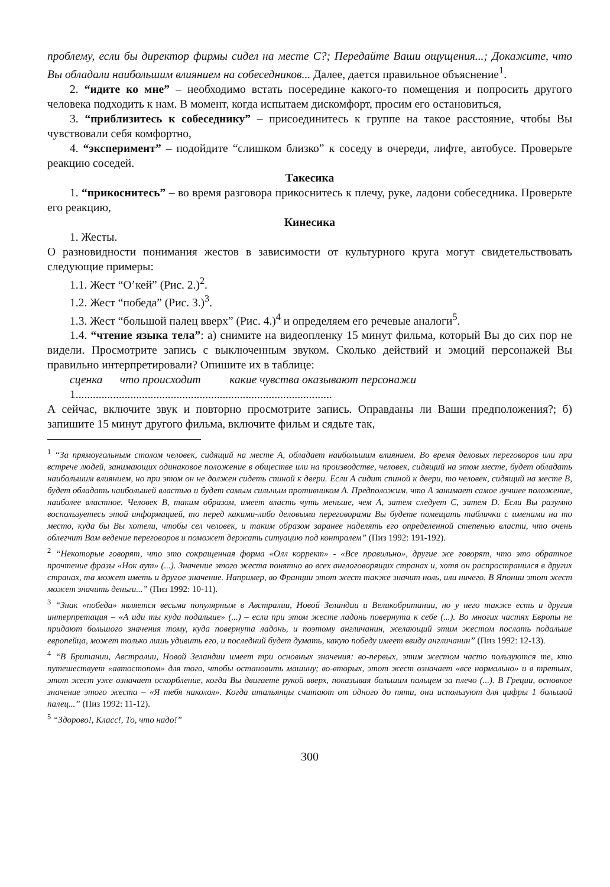проблему, если бы директор фирмы сидел на месте С?; Передайте Ваши ощущения...; Докажите, что Вы обладали наибольшим влиянием на собеседников... Далее, дается правильное объяснение<sup>1</sup>.
2. “идите ко мне” – необходимо встать посередине какого-то помещения и попросить другого человека подходить к нам. В момент, когда испытаем дискомфорт, просим его остановиться,
3. “приблизитесь к собеседнику” – присоединитесь к группе на такое расстояние, чтобы Вы чувствовали себя комфортно,
4. “эксперимент” – подойдите “слишком близко” к соседу в очереди, лифте, автобусе. Проверьте реакцию соседей.
Такесика
1. “прикоснитесь” – во время разговора прикоснитесь к плечу, руке, ладони собеседника. Проверьте его реакцию,
Кинесика
1. Жесты.
О разновидности понимания жестов в зависимости от культурного круга могут свидетельствовать следующие примеры:
1.1. Жест “О’кей” (Рис. 2.)<sup>2</sup>.
1.2. Жест “победа” (Рис. 3.)<sup>3</sup>.
1.3. Жест “большой палец вверх” (Рис. 4.)<sup>4</sup> и определяем его речевые аналоги<sup>5</sup>.
1.4. “чтение языка тела”: а) снимите на видеопленку 15 минут фильма, который Вы до сих пор не видели. Просмотрите запись с выключенным звуком. Сколько действий и эмоций персонажей Вы правильно интерпретировали? Опишите их в таблице:
сценка что происходит какие чувства оказывают персонажи
1.........................................................................................
А сейчас, включите звук и повторно просмотрите запись. Оправданы ли Ваши предположения?; б) запишите 15 минут другого фильма, включите фильм и сядьте так,
<sup>1</sup> “За прямоугольным столом человек, сидящий на месте А, обладает наибольшим влиянием. Во время деловых переговоров или при встрече людей, занимающих одинаковое положение в обществе или на производстве, человек, сидящий на этом месте, будет обладать наибольшим влиянием, но при этом он не должен сидеть спиной к двери. Если А сидит спиной к двери, то человек, сидящий на месте В, будет обладать наибольшей властью и будет самым сильным противником А. Предположим, что А занимает самое лучшее положение, наиболее властное. Человек В, таким образом, имеет власть чуть меньше, чем А, затем следует С, затем D. Если Вы разумно воспользуетесь этой информацией, то перед какими-либо деловыми переговорами Вы будете помещать таблички с именами на то место, куда бы Вы хотели, чтобы сел человек, и таким образом заранее наделять его определенной степенью власти, что очень облегчит Вам ведение переговоров и поможет держать ситуацию под контролем” (Пиз 1992: 191-192).
<sup>2</sup> “Некоторые говорят, что это сокращенная форма «Олл коррект» - «Все правильно», другие же говорят, что это обратное прочтение фразы «Нок аут» (...). Значение этого жеста понятно во всех англоговорящих странах и, хотя он распространился в других странах, та может иметь и другое значение. Например, во Франции этот жест также значит ноль, или ничего. В Японии этот жест может значить деньги...” (Пиз 1992: 10-11).
<sup>3</sup> “Знак «победа» является весьма популярным в Австралии, Новой Зеландии и Великобритании, но у него также есть и другая интерпретация – «А иди ты куда подальше» (...) – если при этом жесте ладонь повернута к себе (...). Во многих частях Европы не придают большого значения тому, куда повернута ладонь, и поэтому англичанин, желающий этим жестом послать подальше европейца, может только лишь удивить его, и последний будет думать, какую победу имеет ввиду англичанин” (Пиз 1992: 12-13).
<sup>4</sup> “В Британии, Австралии, Новой Зеландии имеет три основных значения: во-первых, этим жестом часто пользуются те, кто путешествует «автостопом» для того, чтобы остановить машину; во-вторых, этот жест означает «все нормально» и в третьих, этот жест уже означает оскорбление, когда Вы двигаете рукой вверх, показывая большим пальцем за плечо (...). В Греции, основное значение этого жеста – «Я тебя наколол». Когда итальянцы считают от одного до пяти, они используют для цифры 1 большой палец...” (Пиз 1992: 11-12).
<sup>5</sup> “Здорово!, Класс!, То, что надо!”
300